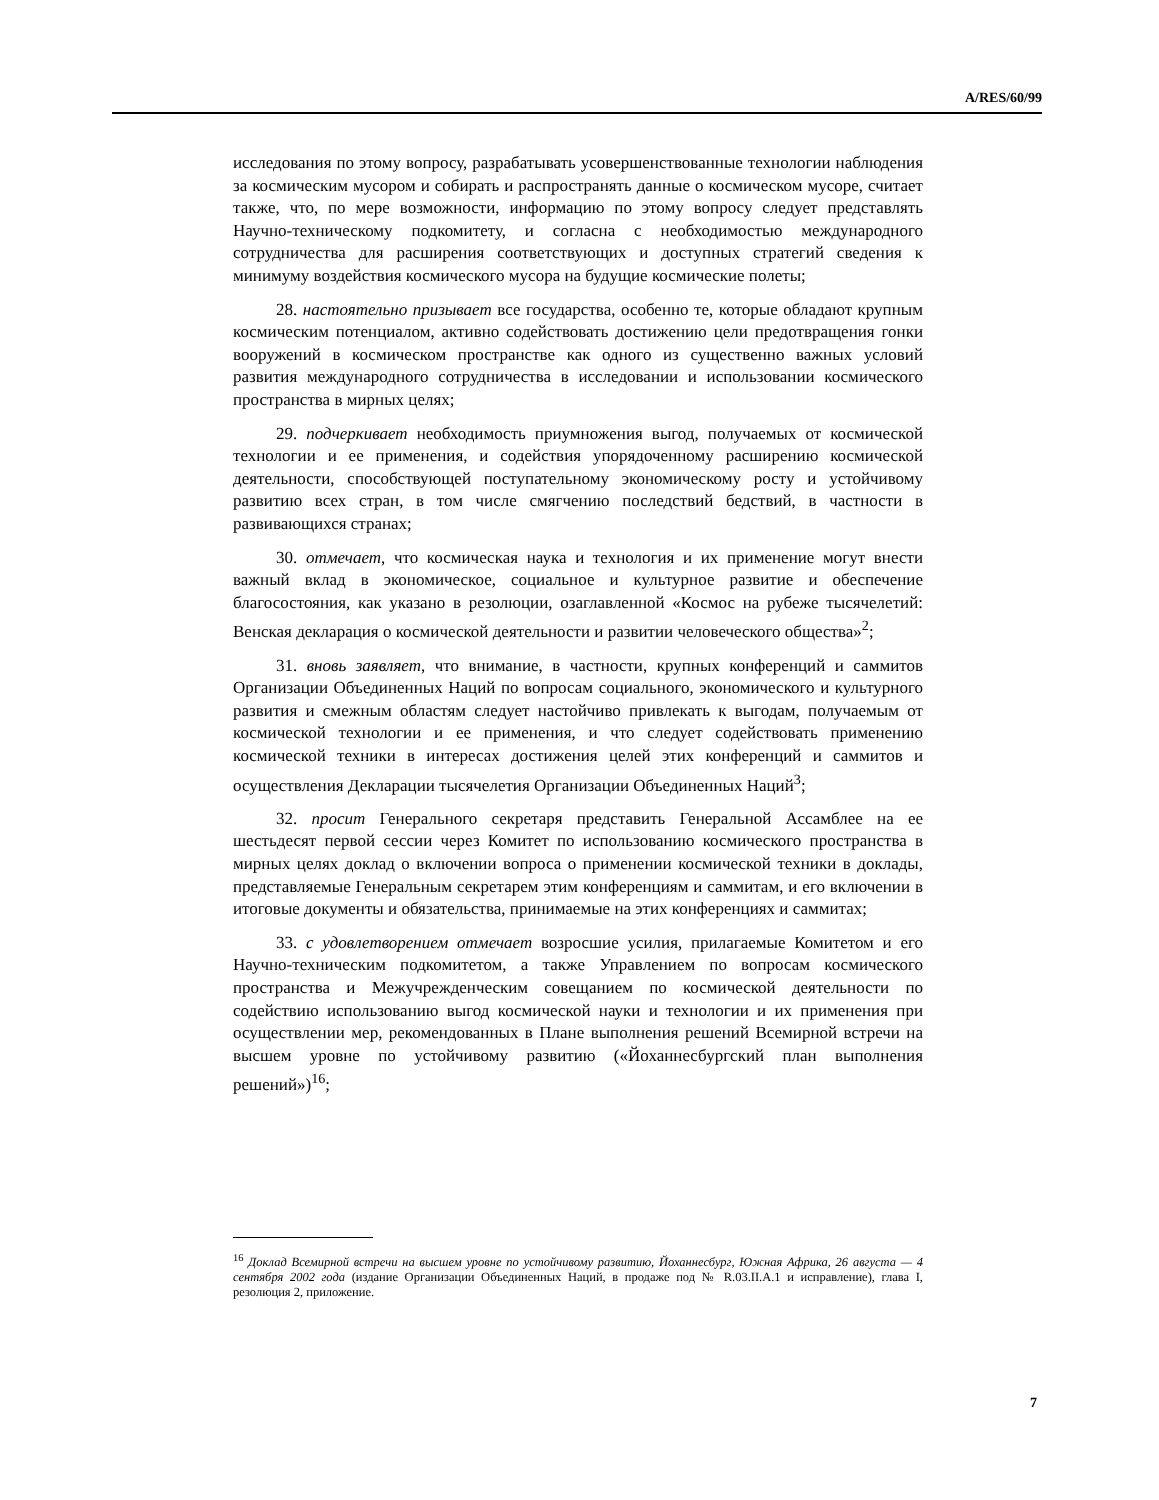A/RES/60/99
исследования по этому вопросу, разрабатывать усовершенствованные технологии наблюдения за космическим мусором и собирать и распространять данные о космическом мусоре, считает также, что, по мере возможности, информацию по этому вопросу следует представлять Научно-техническому подкомитету, и согласна с необходимостью международного сотрудничества для расширения соответствующих и доступных стратегий сведения к минимуму воздействия космического мусора на будущие космические полеты;
28. настоятельно призывает все государства, особенно те, которые обладают крупным космическим потенциалом, активно содействовать достижению цели предотвращения гонки вооружений в космическом пространстве как одного из существенно важных условий развития международного сотрудничества в исследовании и использовании космического пространства в мирных целях;
29. подчеркивает необходимость приумножения выгод, получаемых от космической технологии и ее применения, и содействия упорядоченному расширению космической деятельности, способствующей поступательному экономическому росту и устойчивому развитию всех стран, в том числе смягчению последствий бедствий, в частности в развивающихся странах;
30. отмечает, что космическая наука и технология и их применение могут внести важный вклад в экономическое, социальное и культурное развитие и обеспечение благосостояния, как указано в резолюции, озаглавленной «Космос на рубеже тысячелетий: Венская декларация о космической деятельности и развитии человеческого общества»<sup>2</sup>;
31. вновь заявляет, что внимание, в частности, крупных конференций и саммитов Организации Объединенных Наций по вопросам социального, экономического и культурного развития и смежным областям следует настойчиво привлекать к выгодам, получаемым от космической технологии и ее применения, и что следует содействовать применению космической техники в интересах достижения целей этих конференций и саммитов и осуществления Декларации тысячелетия Организации Объединенных Наций<sup>3</sup>;
32. просит Генерального секретаря представить Генеральной Ассамблее на ее шестьдесят первой сессии через Комитет по использованию космического пространства в мирных целях доклад о включении вопроса о применении космической техники в доклады, представляемые Генеральным секретарем этим конференциям и саммитам, и его включении в итоговые документы и обязательства, принимаемые на этих конференциях и саммитах;
33. с удовлетворением отмечает возросшие усилия, прилагаемые Комитетом и его Научно-техническим подкомитетом, а также Управлением по вопросам космического пространства и Межучрежденческим совещанием по космической деятельности по содействию использованию выгод космической науки и технологии и их применения при осуществлении мер, рекомендованных в Плане выполнения решений Всемирной встречи на высшем уровне по устойчивому развитию («Йоханнесбургский план выполнения решений»)<sup>16</sup>;
<sup>16</sup> Доклад Всемирной встречи на высшем уровне по устойчивому развитию, Йоханнесбург, Южная Африка, 26 августа — 4 сентября 2002 года (издание Организации Объединенных Наций, в продаже под № R.03.II.A.1 и исправление), глава I, резолюция 2, приложение.
7